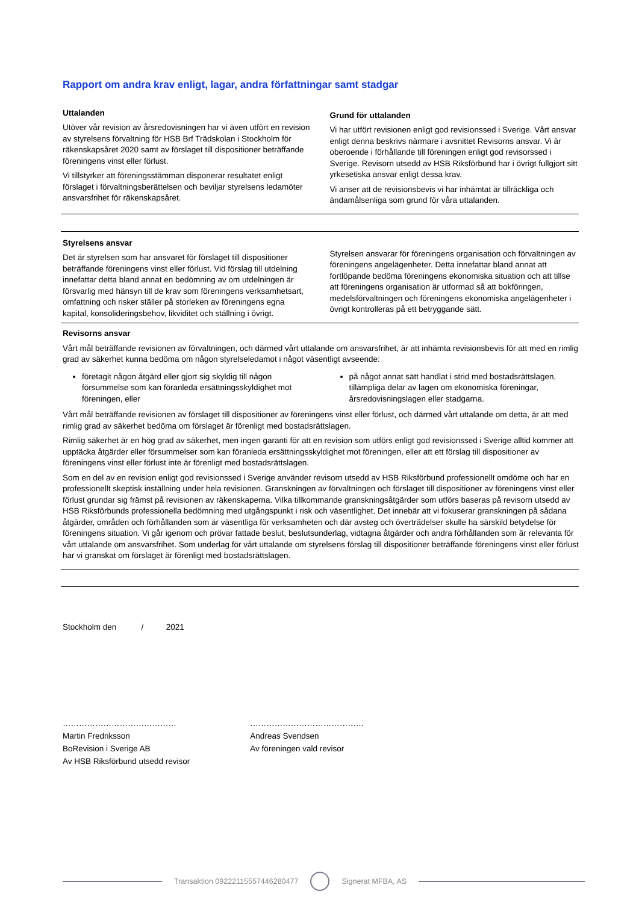Rapport om andra krav enligt, lagar, andra författningar samt stadgar
Uttalanden
Utöver vår revision av årsredovisningen har vi även utfört en revision av styrelsens förvaltning för HSB Brf Trädskolan i Stockholm för räkenskapsåret 2020 samt av förslaget till dispositioner beträffande föreningens vinst eller förlust.
Vi tillstyrker att föreningsstämman disponerar resultatet enligt förslaget i förvaltningsberättelsen och beviljar styrelsens ledamöter ansvarsfrihet för räkenskapsåret.
Grund för uttalanden
Vi har utfört revisionen enligt god revisionssed i Sverige. Vårt ansvar enligt denna beskrivs närmare i avsnittet Revisorns ansvar. Vi är oberoende i förhållande till föreningen enligt god revisorssed i Sverige. Revisorn utsedd av HSB Riksförbund har i övrigt fullgjort sitt yrkesetiska ansvar enligt dessa krav.
Vi anser att de revisionsbevis vi har inhämtat är tillräckliga och ändamålsenliga som grund för våra uttalanden.
Styrelsens ansvar
Det är styrelsen som har ansvaret för förslaget till dispositioner beträffande föreningens vinst eller förlust. Vid förslag till utdelning innefattar detta bland annat en bedömning av om utdelningen är försvarlig med hänsyn till de krav som föreningens verksamhetsart, omfattning och risker ställer på storleken av föreningens egna kapital, konsolideringsbehov, likviditet och ställning i övrigt.
Styrelsen ansvarar för föreningens organisation och förvaltningen av föreningens angelägenheter. Detta innefattar bland annat att fortlöpande bedöma föreningens ekonomiska situation och att tillse att föreningens organisation är utformad så att bokföringen, medelsförvaltningen och föreningens ekonomiska angelägenheter i övrigt kontrolleras på ett betryggande sätt.
Revisorns ansvar
Vårt mål beträffande revisionen av förvaltningen, och därmed vårt uttalande om ansvarsfrihet, är att inhämta revisionsbevis för att med en rimlig grad av säkerhet kunna bedöma om någon styrelseledamot i något väsentligt avseende:
företagit någon åtgärd eller gjort sig skyldig till någon försummelse som kan föranleda ersättningsskyldighet mot föreningen, eller
på något annat sätt handlat i strid med bostadsrättslagen, tillämpliga delar av lagen om ekonomiska föreningar, årsredovisningslagen eller stadgarna.
Vårt mål beträffande revisionen av förslaget till dispositioner av föreningens vinst eller förlust, och därmed vårt uttalande om detta, är att med rimlig grad av säkerhet bedöma om förslaget är förenligt med bostadsrättslagen.
Rimlig säkerhet är en hög grad av säkerhet, men ingen garanti för att en revision som utförs enligt god revisionssed i Sverige alltid kommer att upptäcka åtgärder eller försummelser som kan föranleda ersättningsskyldighet mot föreningen, eller att ett förslag till dispositioner av föreningens vinst eller förlust inte är förenligt med bostadsrättslagen.
Som en del av en revision enligt god revisionssed i Sverige använder revisorn utsedd av HSB Riksförbund professionellt omdöme och har en professionellt skeptisk inställning under hela revisionen. Granskningen av förvaltningen och förslaget till dispositioner av föreningens vinst eller förlust grundar sig främst på revisionen av räkenskaperna. Vilka tillkommande granskningsåtgärder som utförs baseras på revisorn utsedd av HSB Riksförbunds professionella bedömning med utgångspunkt i risk och väsentlighet. Det innebär att vi fokuserar granskningen på sådana åtgärder, områden och förhållanden som är väsentliga för verksamheten och där avsteg och överträdelser skulle ha särskild betydelse för föreningens situation. Vi går igenom och prövar fattade beslut, beslutsunderlag, vidtagna åtgärder och andra förhållanden som är relevanta för vårt uttalande om ansvarsfrihet. Som underlag för vårt uttalande om styrelsens förslag till dispositioner beträffande föreningens vinst eller förlust har vi granskat om förslaget är förenligt med bostadsrättslagen.
Stockholm den / 2021
……………………………………
Martin Fredriksson
BoRevision i Sverige AB
Av HSB Riksförbund utsedd revisor
……………………………………
Andreas Svendsen
Av föreningen vald revisor
Transaktion 09222115557446280477
Signerat MFBA, AS